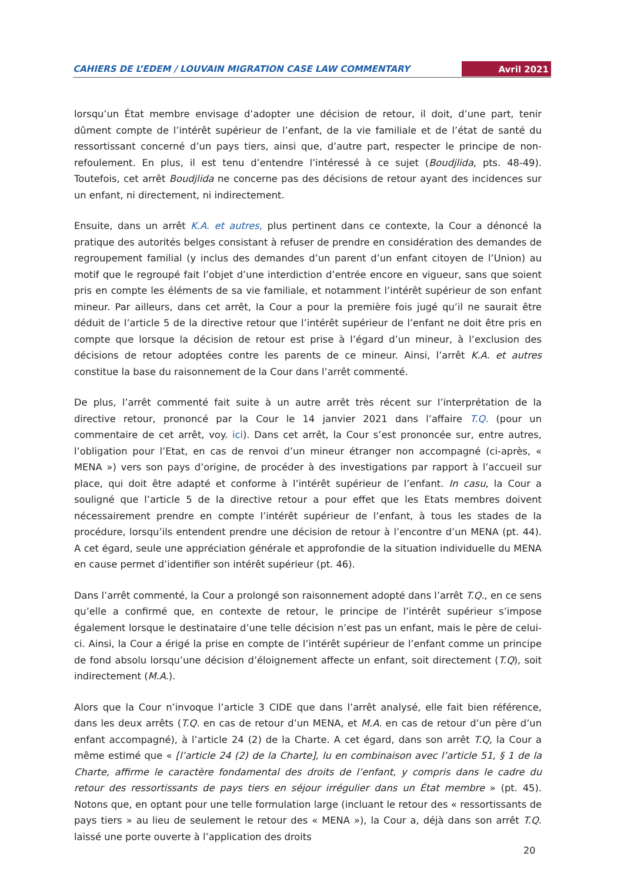CAHIERS DE L’EDEM / LOUVAIN MIGRATION CASE LAW COMMENTARY Avril 2021
lorsqu’un État membre envisage d’adopter une décision de retour, il doit, d’une part, tenir dûment compte de l’intérêt supérieur de l’enfant, de la vie familiale et de l’état de santé du ressortissant concerné d’un pays tiers, ainsi que, d’autre part, respecter le principe de non-refoulement. En plus, il est tenu d’entendre l’intéressé à ce sujet (Boudjlida, pts. 48-49). Toutefois, cet arrêt Boudjlida ne concerne pas des décisions de retour ayant des incidences sur un enfant, ni directement, ni indirectement.
Ensuite, dans un arrêt K.A. et autres, plus pertinent dans ce contexte, la Cour a dénoncé la pratique des autorités belges consistant à refuser de prendre en considération des demandes de regroupement familial (y inclus des demandes d’un parent d’un enfant citoyen de l’Union) au motif que le regroupé fait l’objet d’une interdiction d’entrée encore en vigueur, sans que soient pris en compte les éléments de sa vie familiale, et notamment l’intérêt supérieur de son enfant mineur. Par ailleurs, dans cet arrêt, la Cour a pour la première fois jugé qu’il ne saurait être déduit de l’article 5 de la directive retour que l’intérêt supérieur de l’enfant ne doit être pris en compte que lorsque la décision de retour est prise à l’égard d’un mineur, à l’exclusion des décisions de retour adoptées contre les parents de ce mineur. Ainsi, l’arrêt K.A. et autres constitue la base du raisonnement de la Cour dans l’arrêt commenté.
De plus, l’arrêt commenté fait suite à un autre arrêt très récent sur l’interprétation de la directive retour, prononcé par la Cour le 14 janvier 2021 dans l’affaire T.Q. (pour un commentaire de cet arrêt, voy. ici). Dans cet arrêt, la Cour s’est prononcée sur, entre autres, l’obligation pour l’Etat, en cas de renvoi d’un mineur étranger non accompagné (ci-après, « MENA ») vers son pays d’origine, de procéder à des investigations par rapport à l’accueil sur place, qui doit être adapté et conforme à l’intérêt supérieur de l’enfant. In casu, la Cour a souligné que l’article 5 de la directive retour a pour effet que les Etats membres doivent nécessairement prendre en compte l’intérêt supérieur de l’enfant, à tous les stades de la procédure, lorsqu’ils entendent prendre une décision de retour à l’encontre d’un MENA (pt. 44). A cet égard, seule une appréciation générale et approfondie de la situation individuelle du MENA en cause permet d’identifier son intérêt supérieur (pt. 46).
Dans l’arrêt commenté, la Cour a prolongé son raisonnement adopté dans l’arrêt T.Q., en ce sens qu’elle a confirmé que, en contexte de retour, le principe de l’intérêt supérieur s’impose également lorsque le destinataire d’une telle décision n’est pas un enfant, mais le père de celui-ci. Ainsi, la Cour a érigé la prise en compte de l’intérêt supérieur de l’enfant comme un principe de fond absolu lorsqu’une décision d’éloignement affecte un enfant, soit directement (T.Q), soit indirectement (M.A.).
Alors que la Cour n’invoque l’article 3 CIDE que dans l’arrêt analysé, elle fait bien référence, dans les deux arrêts (T.Q. en cas de retour d’un MENA, et M.A. en cas de retour d’un père d’un enfant accompagné), à l’article 24 (2) de la Charte. A cet égard, dans son arrêt T.Q, la Cour a même estimé que « [l’article 24 (2) de la Charte], lu en combinaison avec l’article 51, § 1 de la Charte, affirme le caractère fondamental des droits de l’enfant, y compris dans le cadre du retour des ressortissants de pays tiers en séjour irrégulier dans un État membre » (pt. 45). Notons que, en optant pour une telle formulation large (incluant le retour des « ressortissants de pays tiers » au lieu de seulement le retour des « MENA »), la Cour a, déjà dans son arrêt T.Q. laissé une porte ouverte à l’application des droits
20